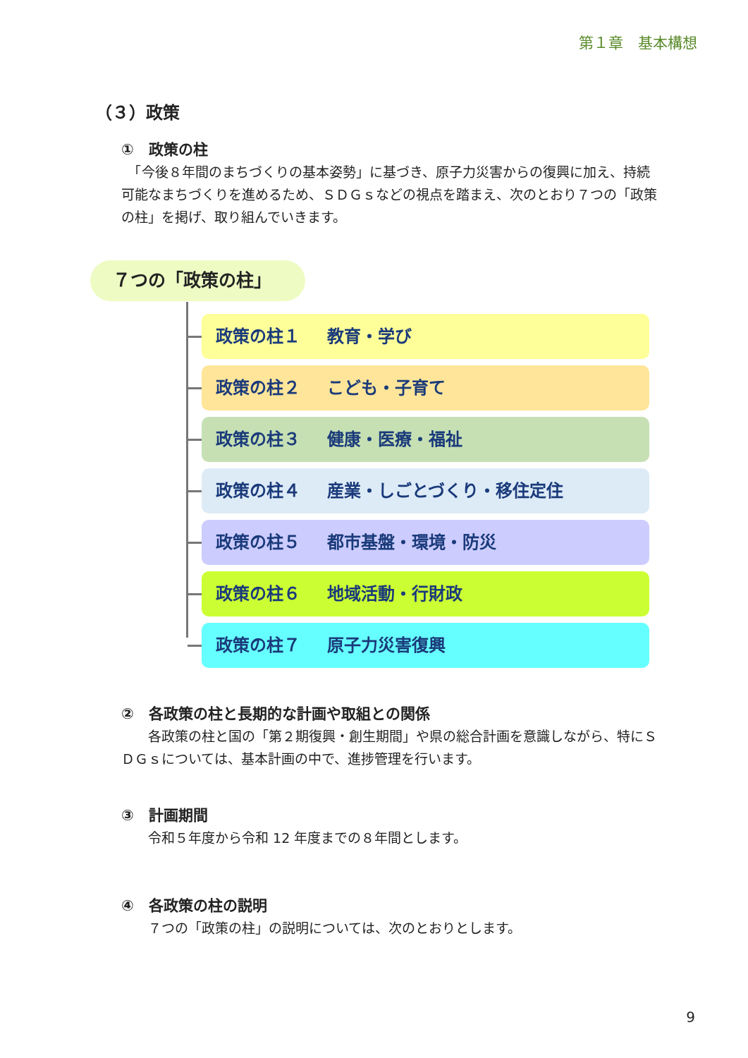第１章　基本構想
（３）政策
①　政策の柱
　「今後８年間のまちづくりの基本姿勢」に基づき、原子力災害からの復興に加え、持続可能なまちづくりを進めるため、ＳＤＧｓなどの視点を踏まえ、次のとおり７つの「政策の柱」を掲げ、取り組んでいきます。
７つの「政策の柱」
政策の柱１ 教育・学び
政策の柱２ こども・子育て
政策の柱３ 健康・医療・福祉
政策の柱４ 産業・しごとづくり・移住定住
政策の柱５ 都市基盤・環境・防災
政策の柱６ 地域活動・行財政
政策の柱７ 原子力災害復興
②　各政策の柱と長期的な計画や取組との関係
　　各政策の柱と国の「第２期復興・創生期間」や県の総合計画を意識しながら、特にＳＤＧｓについては、基本計画の中で、進捗管理を行います。
③　計画期間
　　令和５年度から令和 12 年度までの８年間とします。
④　各政策の柱の説明
　　７つの「政策の柱」の説明については、次のとおりとします。
9